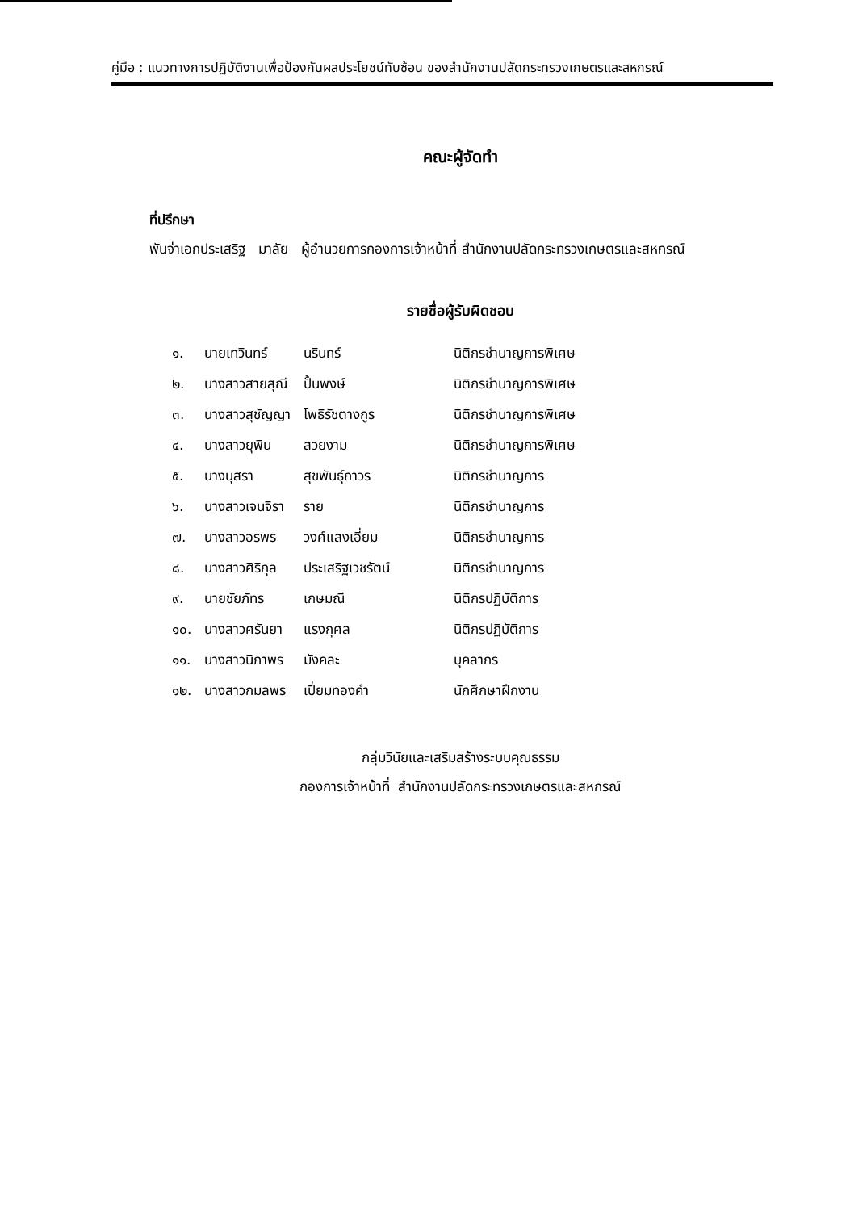คู่มือ : แนวทางการปฏิบัติงานเพื่อป้องกันผลประโยชน์ทับซ้อน ของสำนักงานปลัดกระทรวงเกษตรและสหกรณ์
คณะผู้จัดทำ
ที่ปรึกษา
พันจ่าเอกประเสริฐ มาลัย ผู้อำนวยการกองการเจ้าหน้าที่ สำนักงานปลัดกระทรวงเกษตรและสหกรณ์
รายชื่อผู้รับผิดชอบ
| ๑. | นายเทวินทร์ | นรินทร์ | นิติกรชำนาญการพิเศษ |
| ๒. | นางสาวสายสุณี | ปั้นพงษ์ | นิติกรชำนาญการพิเศษ |
| ๓. | นางสาวสุชัญญา | โพธิรัชตางกูร | นิติกรชำนาญการพิเศษ |
| ๔. | นางสาวยุพิน | สวยงาม | นิติกรชำนาญการพิเศษ |
| ๕. | นางนุสรา | สุขพันธุ์ถาวร | นิติกรชำนาญการ |
| ๖. | นางสาวเจนจิรา | ราย | นิติกรชำนาญการ |
| ๗. | นางสาวอรพร | วงศ์แสงเอี่ยม | นิติกรชำนาญการ |
| ๘. | นางสาวศิริกุล | ประเสริฐเวชรัตน์ | นิติกรชำนาญการ |
| ๙. | นายชัยภัทร | เกษมณี | นิติกรปฏิบัติการ |
| ๑๐. | นางสาวศรันยา | แรงกุศล | นิติกรปฏิบัติการ |
| ๑๑. | นางสาวนิภาพร | มังคละ | บุคลากร |
| ๑๒. | นางสาวกมลพร | เปี่ยมทองคำ | นักศึกษาฝึกงาน |
กลุ่มวินัยและเสริมสร้างระบบคุณธรรม
กองการเจ้าหน้าที่ สำนักงานปลัดกระทรวงเกษตรและสหกรณ์